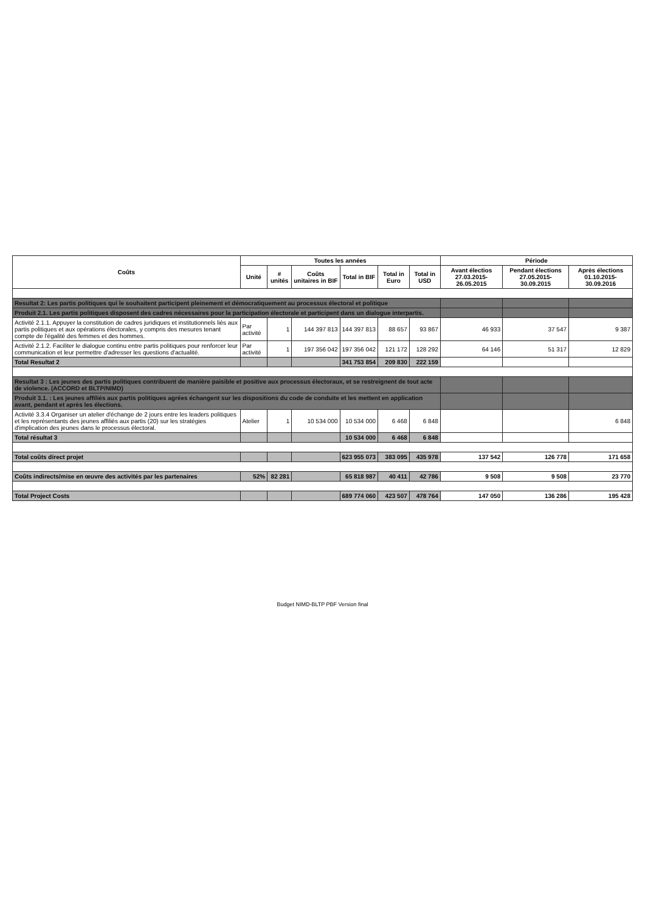| Coûts | Toutes les années | | | | | | Période | | |
| --- | --- | --- | --- | --- | --- | --- | --- | --- | --- |
| | Unité | # unités | Coûts unitaires in BIF | Total in BIF | Total in Euro | Total in USD | Avant électios 27.03.2015-26.05.2015 | Pendant élections 27.05.2015-30.09.2015 | Après élections 01.10.2015-30.09.2016 |
| Resultat 2: Les partis politiques qui le souhaitent participent pleinement et démocratiquement au processus électoral et politique | | | | | | | | | |
| Produit 2.1. Les partis politiques disposent des cadres nécessaires pour la participation électorale et participent dans un dialogue interpartis. | | | | | | | | | |
| Activité 2.1.1. Appuyer la constitution de cadres juridiques et institutionnels liés aux partis politiques et aux opérations électorales, y compris des mesures tenant compte de l'égalité des femmes et des hommes. | Par activité | 1 | 144 397 813 | 144 397 813 | 88 657 | 93 867 | 46 933 | 37 547 | 9 387 |
| Activité 2.1.2. Faciliter le dialogue continu entre partis politiques pour renforcer leur communication et leur permettre d'adresser les questions d'actualité. | Par activité | 1 | 197 356 042 | 197 356 042 | 121 172 | 128 292 | 64 146 | 51 317 | 12 829 |
| Total Resultat 2 | | | | 341 753 854 | 209 830 | 222 159 | | | |
| Resultat 3 : Les jeunes des partis politiques contribuent de manière paisible et positive aux processus électoraux, et se restreignent de tout acte de violence. (ACCORD et BLTP/NIMD) | | | | | | | | | |
| Produit 3.1. : Les jeunes affiliés aux partis politiques agrées échangent sur les dispositions du code de conduite et les mettent en application avant, pendant et après les élections. | | | | | | | | | |
| Activité 3.3.4 Organiser un atelier d'échange de 2 jours entre les leaders politiques et les représentants des jeunes affiliés aux partis (20) sur les stratégies d'implication des jeunes dans le processus électoral. | Atelier | 1 | 10 534 000 | 10 534 000 | 6 468 | 6 848 | | | 6 848 |
| Total résultat 3 | | | | 10 534 000 | 6 468 | 6 848 | | | |
| Total coûts direct projet | | | | 623 955 073 | 383 095 | 435 978 | 137 542 | 126 778 | 171 658 |
| Coûts indirects/mise en œuvre des activités par les partenaires | 52% | 82 281 | | 65 818 987 | 40 411 | 42 786 | 9 508 | 9 508 | 23 770 |
| Total Project Costs | | | | 689 774 060 | 423 507 | 478 764 | 147 050 | 136 286 | 195 428 |
​
Budget NIMD-BLTP PBF Version final